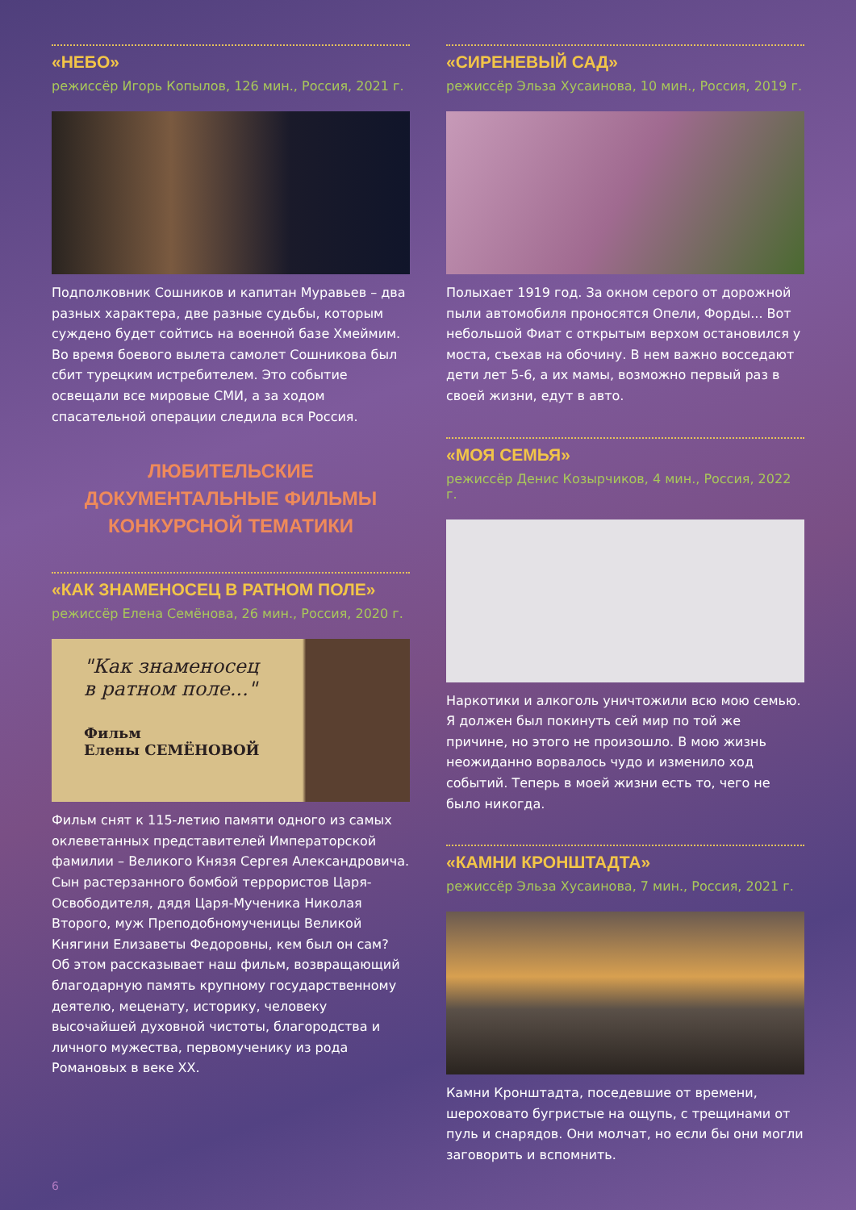«НЕБО»
режиссёр Игорь Копылов, 126 мин., Россия, 2021 г.
Подполковник Сошников и капитан Муравьев – два разных характера, две разные судьбы, которым суждено будет сойтись на военной базе Хмеймим. Во время боевого вылета самолет Сошникова был сбит турецким истребителем. Это событие освещали все мировые СМИ, а за ходом спасательной операции следила вся Россия.
ЛЮБИТЕЛЬСКИЕ
ДОКУМЕНТАЛЬНЫЕ ФИЛЬМЫ
КОНКУРСНОЙ ТЕМАТИКИ
«КАК ЗНАМЕНОСЕЦ В РАТНОМ ПОЛЕ»
режиссёр Елена Семёнова, 26 мин., Россия, 2020 г.
"Как знаменосец
в ратном поле..."
Фильм
Елены СЕМЁНОВОЙ
Фильм снят к 115-летию памяти одного из самых оклеветанных представителей Императорской фамилии – Великого Князя Сергея Александровича. Сын растерзанного бомбой террористов Царя-Освободителя, дядя Царя-Мученика Николая Второго, муж Преподобномученицы Великой Княгини Елизаветы Федоровны, кем был он сам? Об этом рассказывает наш фильм, возвращающий благодарную память крупному государственному деятелю, меценату, историку, человеку высочайшей духовной чистоты, благородства и личного мужества, первомученику из рода Романовых в веке XX.
«СИРЕНЕВЫЙ САД»
режиссёр Эльза Хусаинова, 10 мин., Россия, 2019 г.
Полыхает 1919 год. За окном серого от дорожной пыли автомобиля проносятся Опели, Форды... Вот небольшой Фиат с открытым верхом остановился у моста, съехав на обочину. В нем важно восседают дети лет 5-6, а их мамы, возможно первый раз в своей жизни, едут в авто.
«МОЯ СЕМЬЯ»
режиссёр Денис Козырчиков, 4 мин., Россия, 2022 г.
Наркотики и алкоголь уничтожили всю мою семью. Я должен был покинуть сей мир по той же причине, но этого не произошло. В мою жизнь неожиданно ворвалось чудо и изменило ход событий. Теперь в моей жизни есть то, чего не было никогда.
«КАМНИ КРОНШТАДТА»
режиссёр Эльза Хусаинова, 7 мин., Россия, 2021 г.
Камни Кронштадта, поседевшие от времени, шероховато бугристые на ощупь, с трещинами от пуль и снарядов. Они молчат, но если бы они могли заговорить и вспомнить.
6